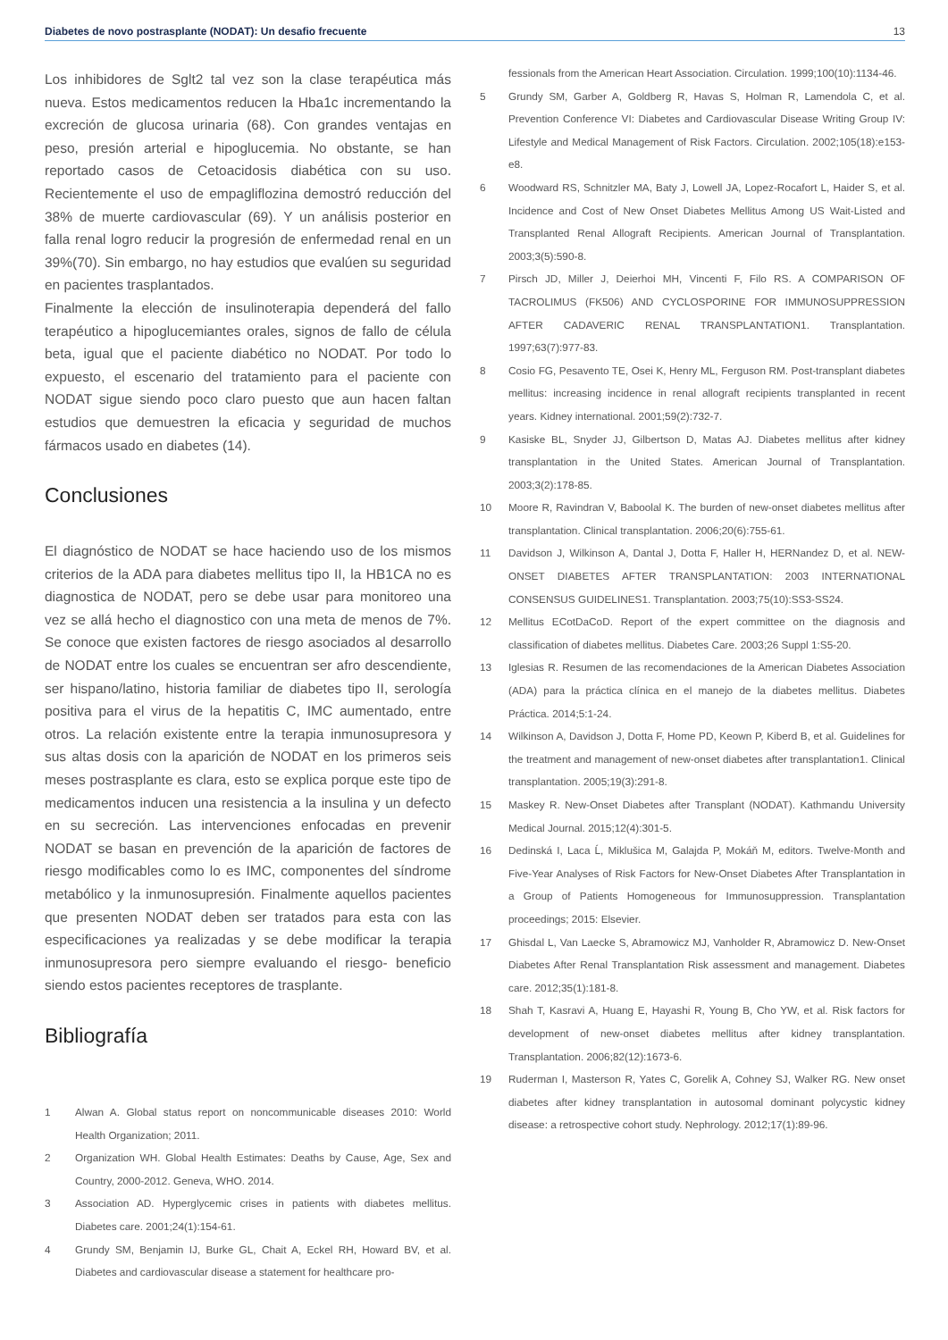Diabetes de novo postrasplante (NODAT): Un desafio frecuente 13
Los inhibidores de Sglt2 tal vez son la clase terapéutica más nueva. Estos medicamentos reducen la Hba1c incrementando la excreción de glucosa urinaria (68). Con grandes ventajas en peso, presión arterial e hipoglucemia. No obstante, se han reportado casos de Cetoacidosis diabética con su uso. Recientemente el uso de empagliflozina demostró reducción del 38% de muerte cardiovascular (69). Y un análisis posterior en falla renal logro reducir la progresión de enfermedad renal en un 39%(70). Sin embargo, no hay estudios que evalúen su seguridad en pacientes trasplantados.
Finalmente la elección de insulinoterapia dependerá del fallo terapéutico a hipoglucemiantes orales, signos de fallo de célula beta, igual que el paciente diabético no NODAT. Por todo lo expuesto, el escenario del tratamiento para el paciente con NODAT sigue siendo poco claro puesto que aun hacen faltan estudios que demuestren la eficacia y seguridad de muchos fármacos usado en diabetes (14).
Conclusiones
El diagnóstico de NODAT se hace haciendo uso de los mismos criterios de la ADA para diabetes mellitus tipo II, la HB1CA no es diagnostica de NODAT, pero se debe usar para monitoreo una vez se allá hecho el diagnostico con una meta de menos de 7%. Se conoce que existen factores de riesgo asociados al desarrollo de NODAT entre los cuales se encuentran ser afro descendiente, ser hispano/latino, historia familiar de diabetes tipo II, serología positiva para el virus de la hepatitis C, IMC aumentado, entre otros. La relación existente entre la terapia inmunosupresora y sus altas dosis con la aparición de NODAT en los primeros seis meses postrasplante es clara, esto se explica porque este tipo de medicamentos inducen una resistencia a la insulina y un defecto en su secreción. Las intervenciones enfocadas en prevenir NODAT se basan en prevención de la aparición de factores de riesgo modificables como lo es IMC, componentes del síndrome metabólico y la inmunosupresión. Finalmente aquellos pacientes que presenten NODAT deben ser tratados para esta con las especificaciones ya realizadas y se debe modificar la terapia inmunosupresora pero siempre evaluando el riesgo- beneficio siendo estos pacientes receptores de trasplante.
Bibliografía
1 Alwan A. Global status report on noncommunicable diseases 2010: World Health Organization; 2011.
2 Organization WH. Global Health Estimates: Deaths by Cause, Age, Sex and Country, 2000-2012. Geneva, WHO. 2014.
3 Association AD. Hyperglycemic crises in patients with diabetes mellitus. Diabetes care. 2001;24(1):154-61.
4 Grundy SM, Benjamin IJ, Burke GL, Chait A, Eckel RH, Howard BV, et al. Diabetes and cardiovascular disease a statement for healthcare pro-
fessionals from the American Heart Association. Circulation. 1999;100(10):1134-46.
5 Grundy SM, Garber A, Goldberg R, Havas S, Holman R, Lamendola C, et al. Prevention Conference VI: Diabetes and Cardiovascular Disease Writing Group IV: Lifestyle and Medical Management of Risk Factors. Circulation. 2002;105(18):e153-e8.
6 Woodward RS, Schnitzler MA, Baty J, Lowell JA, Lopez-Rocafort L, Haider S, et al. Incidence and Cost of New Onset Diabetes Mellitus Among US Wait-Listed and Transplanted Renal Allograft Recipients. American Journal of Transplantation. 2003;3(5):590-8.
7 Pirsch JD, Miller J, Deierhoi MH, Vincenti F, Filo RS. A COMPARISON OF TACROLIMUS (FK506) AND CYCLOSPORINE FOR IMMUNOSUPPRESSION AFTER CADAVERIC RENAL TRANSPLANTATION1. Transplantation. 1997;63(7):977-83.
8 Cosio FG, Pesavento TE, Osei K, Henry ML, Ferguson RM. Post-transplant diabetes mellitus: increasing incidence in renal allograft recipients transplanted in recent years. Kidney international. 2001;59(2):732-7.
9 Kasiske BL, Snyder JJ, Gilbertson D, Matas AJ. Diabetes mellitus after kidney transplantation in the United States. American Journal of Transplantation. 2003;3(2):178-85.
10 Moore R, Ravindran V, Baboolal K. The burden of new-onset diabetes mellitus after transplantation. Clinical transplantation. 2006;20(6):755-61.
11 Davidson J, Wilkinson A, Dantal J, Dotta F, Haller H, HERNandez D, et al. NEW-ONSET DIABETES AFTER TRANSPLANTATION: 2003 INTERNATIONAL CONSENSUS GUIDELINES1. Transplantation. 2003;75(10):SS3-SS24.
12 Mellitus ECotDaCoD. Report of the expert committee on the diagnosis and classification of diabetes mellitus. Diabetes Care. 2003;26 Suppl 1:S5-20.
13 Iglesias R. Resumen de las recomendaciones de la American Diabetes Association (ADA) para la práctica clínica en el manejo de la diabetes mellitus. Diabetes Práctica. 2014;5:1-24.
14 Wilkinson A, Davidson J, Dotta F, Home PD, Keown P, Kiberd B, et al. Guidelines for the treatment and management of new-onset diabetes after transplantation1. Clinical transplantation. 2005;19(3):291-8.
15 Maskey R. New-Onset Diabetes after Transplant (NODAT). Kathmandu University Medical Journal. 2015;12(4):301-5.
16 Dedinská I, Laca Ĺ, Miklušica M, Galajda P, Mokáň M, editors. Twelve-Month and Five-Year Analyses of Risk Factors for New-Onset Diabetes After Transplantation in a Group of Patients Homogeneous for Immunosuppression. Transplantation proceedings; 2015: Elsevier.
17 Ghisdal L, Van Laecke S, Abramowicz MJ, Vanholder R, Abramowicz D. New-Onset Diabetes After Renal Transplantation Risk assessment and management. Diabetes care. 2012;35(1):181-8.
18 Shah T, Kasravi A, Huang E, Hayashi R, Young B, Cho YW, et al. Risk factors for development of new-onset diabetes mellitus after kidney transplantation. Transplantation. 2006;82(12):1673-6.
19 Ruderman I, Masterson R, Yates C, Gorelik A, Cohney SJ, Walker RG. New onset diabetes after kidney transplantation in autosomal dominant polycystic kidney disease: a retrospective cohort study. Nephrology. 2012;17(1):89-96.